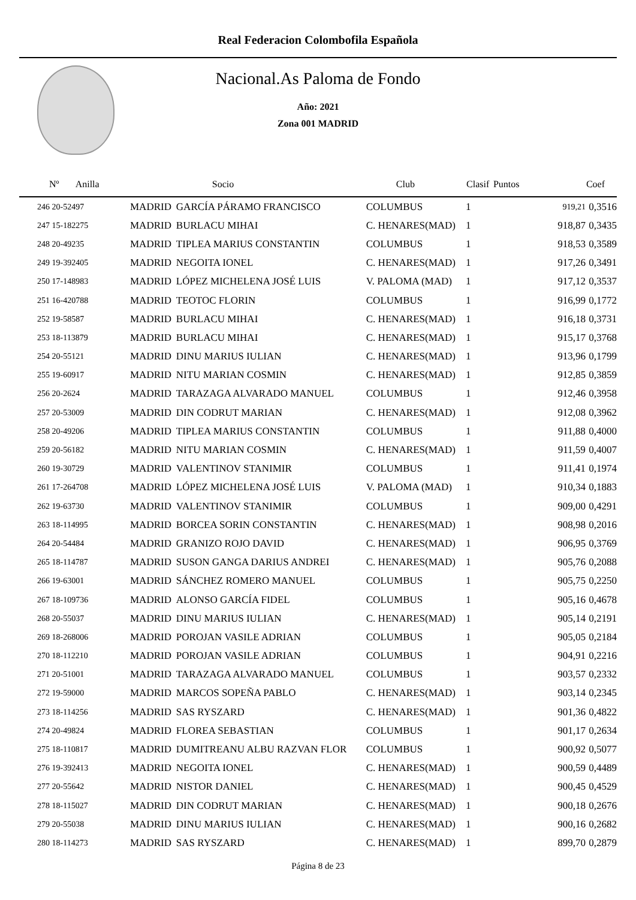Real Federacion Colombofila Española
Nacional.As Paloma de Fondo
Año: 2021
Zona 001 MADRID
| Nº Anilla | | Socio | Club | Clasif | Puntos | Coef |
| --- | --- | --- | --- | --- | --- | --- |
| 246 20-52497 | MADRID | GARCÍA PÁRAMO FRANCISCO | COLUMBUS | 1 | 919,21 | 0,3516 |
| 247 15-182275 | MADRID | BURLACU MIHAI | C. HENARES(MAD) | 1 | 918,87 | 0,3435 |
| 248 20-49235 | MADRID | TIPLEA MARIUS CONSTANTIN | COLUMBUS | 1 | 918,53 | 0,3589 |
| 249 19-392405 | MADRID | NEGOITA IONEL | C. HENARES(MAD) | 1 | 917,26 | 0,3491 |
| 250 17-148983 | MADRID | LÓPEZ MICHELENA JOSÉ LUIS | V. PALOMA (MAD) | 1 | 917,12 | 0,3537 |
| 251 16-420788 | MADRID | TEOTOC FLORIN | COLUMBUS | 1 | 916,99 | 0,1772 |
| 252 19-58587 | MADRID | BURLACU MIHAI | C. HENARES(MAD) | 1 | 916,18 | 0,3731 |
| 253 18-113879 | MADRID | BURLACU MIHAI | C. HENARES(MAD) | 1 | 915,17 | 0,3768 |
| 254 20-55121 | MADRID | DINU MARIUS IULIAN | C. HENARES(MAD) | 1 | 913,96 | 0,1799 |
| 255 19-60917 | MADRID | NITU MARIAN COSMIN | C. HENARES(MAD) | 1 | 912,85 | 0,3859 |
| 256 20-2624 | MADRID | TARAZAGA ALVARADO MANUEL | COLUMBUS | 1 | 912,46 | 0,3958 |
| 257 20-53009 | MADRID | DIN CODRUT MARIAN | C. HENARES(MAD) | 1 | 912,08 | 0,3962 |
| 258 20-49206 | MADRID | TIPLEA MARIUS CONSTANTIN | COLUMBUS | 1 | 911,88 | 0,4000 |
| 259 20-56182 | MADRID | NITU MARIAN COSMIN | C. HENARES(MAD) | 1 | 911,59 | 0,4007 |
| 260 19-30729 | MADRID | VALENTINOV STANIMIR | COLUMBUS | 1 | 911,41 | 0,1974 |
| 261 17-264708 | MADRID | LÓPEZ MICHELENA JOSÉ LUIS | V. PALOMA (MAD) | 1 | 910,34 | 0,1883 |
| 262 19-63730 | MADRID | VALENTINOV STANIMIR | COLUMBUS | 1 | 909,00 | 0,4291 |
| 263 18-114995 | MADRID | BORCEA SORIN CONSTANTIN | C. HENARES(MAD) | 1 | 908,98 | 0,2016 |
| 264 20-54484 | MADRID | GRANIZO ROJO DAVID | C. HENARES(MAD) | 1 | 906,95 | 0,3769 |
| 265 18-114787 | MADRID | SUSON GANGA DARIUS ANDREI | C. HENARES(MAD) | 1 | 905,76 | 0,2088 |
| 266 19-63001 | MADRID | SÁNCHEZ ROMERO MANUEL | COLUMBUS | 1 | 905,75 | 0,2250 |
| 267 18-109736 | MADRID | ALONSO GARCÍA FIDEL | COLUMBUS | 1 | 905,16 | 0,4678 |
| 268 20-55037 | MADRID | DINU MARIUS IULIAN | C. HENARES(MAD) | 1 | 905,14 | 0,2191 |
| 269 18-268006 | MADRID | POROJAN VASILE ADRIAN | COLUMBUS | 1 | 905,05 | 0,2184 |
| 270 18-112210 | MADRID | POROJAN VASILE ADRIAN | COLUMBUS | 1 | 904,91 | 0,2216 |
| 271 20-51001 | MADRID | TARAZAGA ALVARADO MANUEL | COLUMBUS | 1 | 903,57 | 0,2332 |
| 272 19-59000 | MADRID | MARCOS SOPEÑA PABLO | C. HENARES(MAD) | 1 | 903,14 | 0,2345 |
| 273 18-114256 | MADRID | SAS RYSZARD | C. HENARES(MAD) | 1 | 901,36 | 0,4822 |
| 274 20-49824 | MADRID | FLOREA SEBASTIAN | COLUMBUS | 1 | 901,17 | 0,2634 |
| 275 18-110817 | MADRID | DUMITREANU ALBU RAZVAN FLOR | COLUMBUS | 1 | 900,92 | 0,5077 |
| 276 19-392413 | MADRID | NEGOITA IONEL | C. HENARES(MAD) | 1 | 900,59 | 0,4489 |
| 277 20-55642 | MADRID | NISTOR DANIEL | C. HENARES(MAD) | 1 | 900,45 | 0,4529 |
| 278 18-115027 | MADRID | DIN CODRUT MARIAN | C. HENARES(MAD) | 1 | 900,18 | 0,2676 |
| 279 20-55038 | MADRID | DINU MARIUS IULIAN | C. HENARES(MAD) | 1 | 900,16 | 0,2682 |
| 280 18-114273 | MADRID | SAS RYSZARD | C. HENARES(MAD) | 1 | 899,70 | 0,2879 |
Página 8 de 23